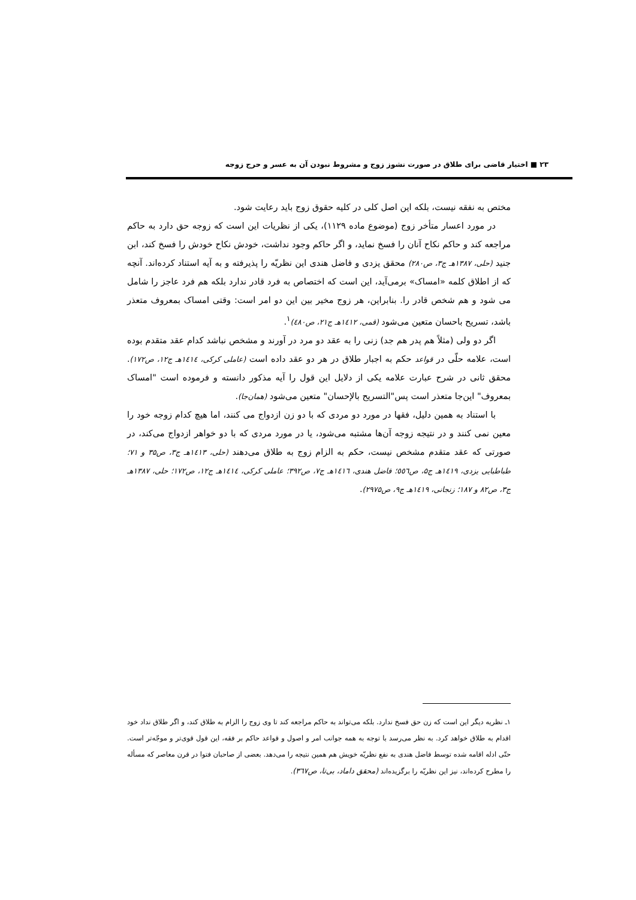۲۳ ■ اختیار قاضی برای طلاق در صورت نشوز زوج و مشروط نبودن آن به عسر و حرج زوجه
مختص به نفقه نیست، بلکه این اصل کلی در کلیه حقوق زوج باید رعایت شود.
در مورد اعسار متأخر زوج (موضوع ماده ۱۱۲۹)، یکی از نظریات این است که زوجه حق دارد به حاکم مراجعه کند و حاکم نکاح آنان را فسخ نماید، و اگر حاکم وجود نداشت، خودش نکاح خودش را فسخ کند، ابن جنید (حلی، ۱۳۸۷هـ ج۳، ص۲۸۰) محقق یزدی و فاضل هندی این نظریّه را پذیرفته و به آیه استناد کرده‌اند. آنچه که از اطلاق کلمه «امساک» برمی‌آید، این است که اختصاص به فرد قادر ندارد بلکه هم فرد عاجز را شامل می شود و هم شخص قادر را. بنابراین، هر زوج مخیر بین این دو امر است: وقتی امساک بمعروف متعذر باشد، تسریح باحسان متعین می‌شود (قمی، ۱٤۱۲هـ ج۲۱، ص٤۸۰)<sup>۱</sup>.
اگر دو ولی (مثلاً هم پدر هم جد) زنی را به عقد دو مرد در آورند و مشخص نباشد کدام عقد متقدم بوده است، علامه حلّی در قواعد حکم به اجبار طلاق در هر دو عقد داده است (عاملی کرکی، ۱٤۱٤هـ ج۱۲، ص۱۷۲). محقق ثانی در شرح عبارت علامه یکی از دلایل این قول را آیه مذکور دانسته و فرموده است "امساک بمعروف" این‌جا متعذر است پس"التسریح بالإحسان" متعین می‌شود (همان‌جا).
با استناد به همین دلیل، فقها در مورد دو مردی که با دو زن ازدواج می کنند، اما هیچ کدام زوجه خود را معین نمی کنند و در نتیجه زوجه آن‌ها مشتبه می‌شود، یا در مورد مردی که با دو خواهر ازدواج می‌کند، در صورتی که عقد متقدم مشخص نیست، حکم به الزام زوج به طلاق می‌دهند (حلی، ۱٤۱۳هـ ج۳، ص۳۵ و ۷۱؛ طباطبایی یزدی، ۱٤۱۹هـ ج۵، ص٥٥٦؛ فاضل هندی، ۱٤۱٦هـ ج۷، ص۳۹۲؛ عاملی کرکی، ۱٤۱٤هـ ج۱۲، ص۱۷۲؛ حلی، ۱۳۸۷هـ ج۳، ص۸۲ و ۱۸۷؛ زنجانی، ۱٤۱۹هـ ج۹، ص۲۹۷۵).
۱ـ نظریه دیگر این است که زن حق فسخ ندارد. بلکه می‌تواند به حاکم مراجعه کند تا وی زوج را الزام به طلاق کند، و اگر طلاق نداد خود اقدام به طلاق خواهد کرد. به نظر می‌رسد با توجه به همه جوانب امر و اصول و قواعد حاکم بر فقه، این قول قوی‌تر و موجّه‌تر است. حتّی ادله اقامه شده توسط فاضل هندی به نفع نظریّه خویش هم همین نتیجه را می‌دهد. بعضی از صاحبان فتوا در قرن معاصر که مسأله را مطرح کرده‌اند، نیز این نظریّه را برگزیده‌اند (محقق داماد، بی‌تا، ص۳٦۷).